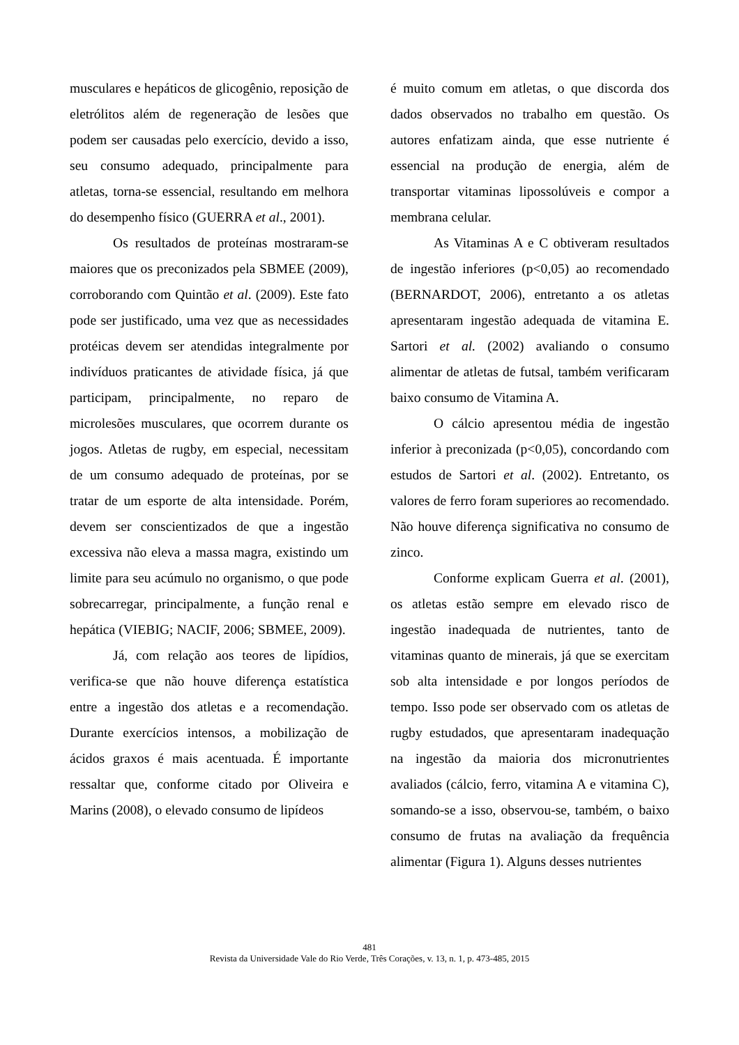musculares e hepáticos de glicogênio, reposição de eletrólitos além de regeneração de lesões que podem ser causadas pelo exercício, devido a isso, seu consumo adequado, principalmente para atletas, torna-se essencial, resultando em melhora do desempenho físico (GUERRA et al., 2001).
Os resultados de proteínas mostraram-se maiores que os preconizados pela SBMEE (2009), corroborando com Quintão et al. (2009). Este fato pode ser justificado, uma vez que as necessidades protéicas devem ser atendidas integralmente por indivíduos praticantes de atividade física, já que participam, principalmente, no reparo de microlesões musculares, que ocorrem durante os jogos. Atletas de rugby, em especial, necessitam de um consumo adequado de proteínas, por se tratar de um esporte de alta intensidade. Porém, devem ser conscientizados de que a ingestão excessiva não eleva a massa magra, existindo um limite para seu acúmulo no organismo, o que pode sobrecarregar, principalmente, a função renal e hepática (VIEBIG; NACIF, 2006; SBMEE, 2009).
Já, com relação aos teores de lipídios, verifica-se que não houve diferença estatística entre a ingestão dos atletas e a recomendação. Durante exercícios intensos, a mobilização de ácidos graxos é mais acentuada. É importante ressaltar que, conforme citado por Oliveira e Marins (2008), o elevado consumo de lipídeos
é muito comum em atletas, o que discorda dos dados observados no trabalho em questão. Os autores enfatizam ainda, que esse nutriente é essencial na produção de energia, além de transportar vitaminas lipossolúveis e compor a membrana celular.
As Vitaminas A e C obtiveram resultados de ingestão inferiores (p<0,05) ao recomendado (BERNARDOT, 2006), entretanto a os atletas apresentaram ingestão adequada de vitamina E. Sartori et al. (2002) avaliando o consumo alimentar de atletas de futsal, também verificaram baixo consumo de Vitamina A.
O cálcio apresentou média de ingestão inferior à preconizada (p<0,05), concordando com estudos de Sartori et al. (2002). Entretanto, os valores de ferro foram superiores ao recomendado. Não houve diferença significativa no consumo de zinco.
Conforme explicam Guerra et al. (2001), os atletas estão sempre em elevado risco de ingestão inadequada de nutrientes, tanto de vitaminas quanto de minerais, já que se exercitam sob alta intensidade e por longos períodos de tempo. Isso pode ser observado com os atletas de rugby estudados, que apresentaram inadequação na ingestão da maioria dos micronutrientes avaliados (cálcio, ferro, vitamina A e vitamina C), somando-se a isso, observou-se, também, o baixo consumo de frutas na avaliação da frequência alimentar (Figura 1). Alguns desses nutrientes
481
Revista da Universidade Vale do Rio Verde, Três Corações, v. 13, n. 1, p. 473-485, 2015